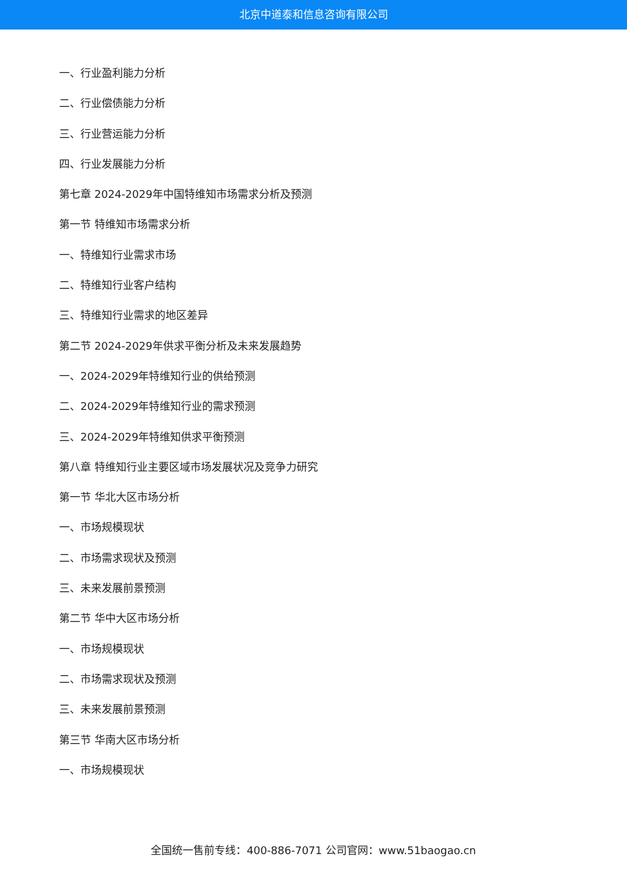北京中道泰和信息咨询有限公司
一、行业盈利能力分析
二、行业偿债能力分析
三、行业营运能力分析
四、行业发展能力分析
第七章 2024-2029年中国特维知市场需求分析及预测
第一节 特维知市场需求分析
一、特维知行业需求市场
二、特维知行业客户结构
三、特维知行业需求的地区差异
第二节 2024-2029年供求平衡分析及未来发展趋势
一、2024-2029年特维知行业的供给预测
二、2024-2029年特维知行业的需求预测
三、2024-2029年特维知供求平衡预测
第八章 特维知行业主要区域市场发展状况及竞争力研究
第一节 华北大区市场分析
一、市场规模现状
二、市场需求现状及预测
三、未来发展前景预测
第二节 华中大区市场分析
一、市场规模现状
二、市场需求现状及预测
三、未来发展前景预测
第三节 华南大区市场分析
一、市场规模现状
全国统一售前专线：400-886-7071 公司官网：www.51baogao.cn